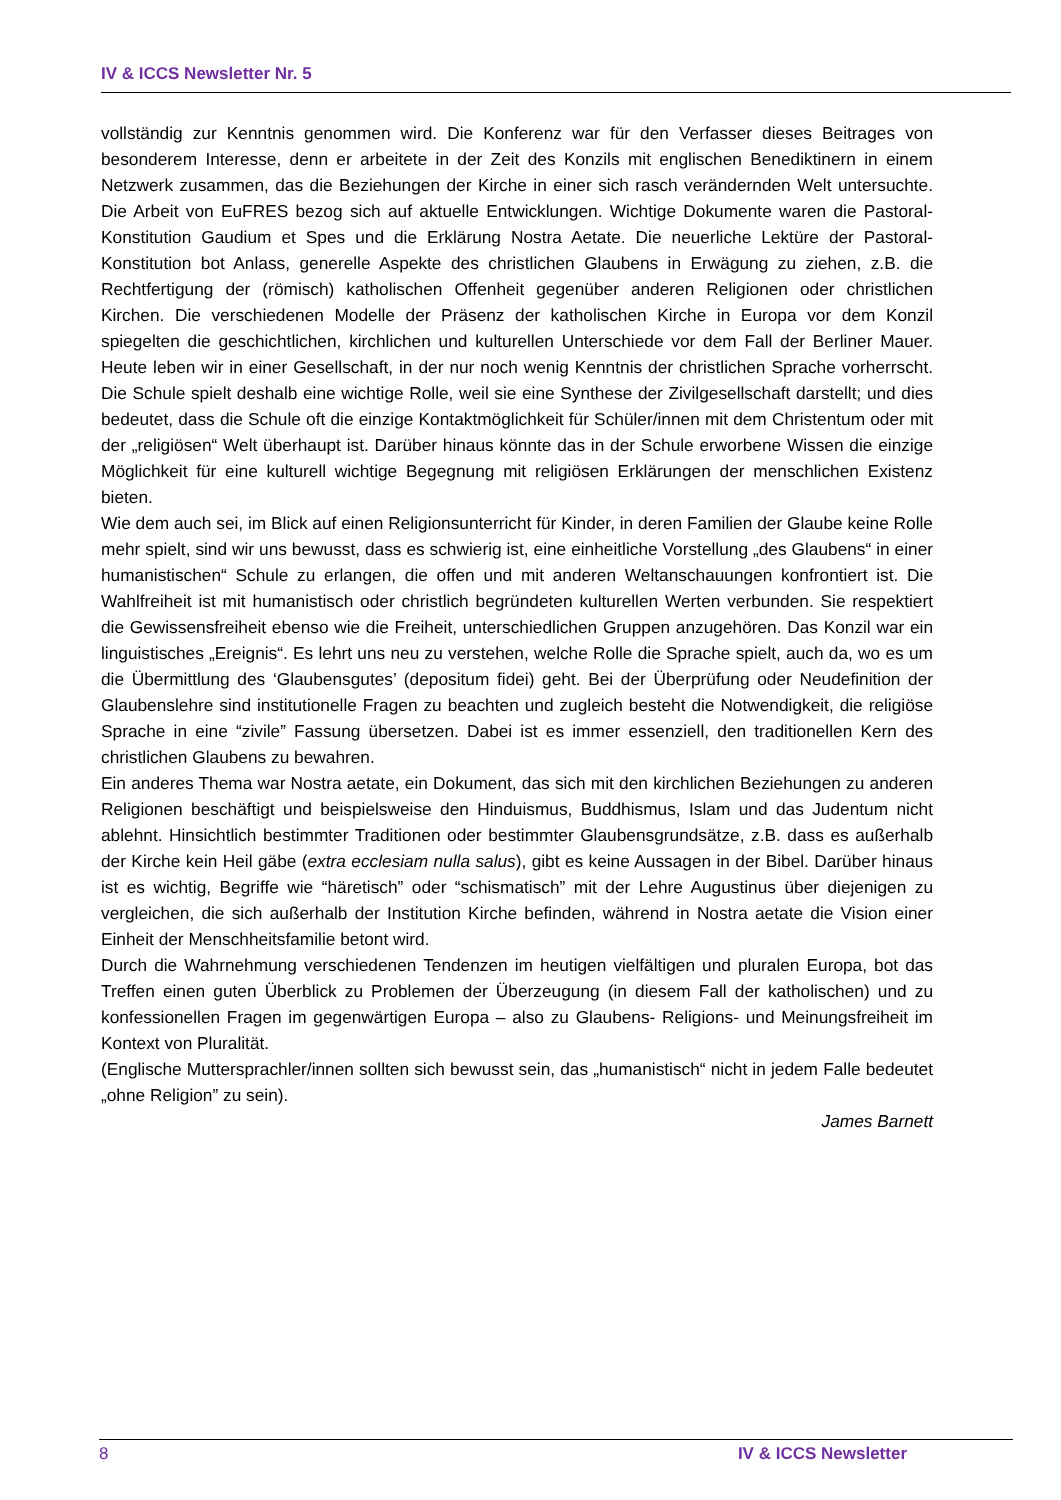IV & ICCS Newsletter Nr. 5
vollständig zur Kenntnis genommen wird. Die Konferenz war für den Verfasser dieses Beitrages von besonderem Interesse, denn er arbeitete in der Zeit des Konzils mit englischen Benediktinern in einem Netzwerk zusammen, das die Beziehungen der Kirche in einer sich rasch verändernden Welt untersuchte. Die Arbeit von EuFRES bezog sich auf aktuelle Entwicklungen. Wichtige Dokumente waren die Pastoral-Konstitution Gaudium et Spes und die Erklärung Nostra Aetate. Die neuerliche Lektüre der Pastoral-Konstitution bot Anlass, generelle Aspekte des christlichen Glaubens in Erwägung zu ziehen, z.B. die Rechtfertigung der (römisch) katholischen Offenheit gegenüber anderen Religionen oder christlichen Kirchen. Die verschiedenen Modelle der Präsenz der katholischen Kirche in Europa vor dem Konzil spiegelten die geschichtlichen, kirchlichen und kulturellen Unterschiede vor dem Fall der Berliner Mauer. Heute leben wir in einer Gesellschaft, in der nur noch wenig Kenntnis der christlichen Sprache vorherrscht. Die Schule spielt deshalb eine wichtige Rolle, weil sie eine Synthese der Zivilgesellschaft darstellt; und dies bedeutet, dass die Schule oft die einzige Kontaktmöglichkeit für Schüler/innen mit dem Christentum oder mit der „religiösen“ Welt überhaupt ist. Darüber hinaus könnte das in der Schule erworbene Wissen die einzige Möglichkeit für eine kulturell wichtige Begegnung mit religiösen Erklärungen der menschlichen Existenz bieten.
Wie dem auch sei, im Blick auf einen Religionsunterricht für Kinder, in deren Familien der Glaube keine Rolle mehr spielt, sind wir uns bewusst, dass es schwierig ist, eine einheitliche Vorstellung „des Glaubens“ in einer humanistischen“ Schule zu erlangen, die offen und mit anderen Weltanschauungen konfrontiert ist. Die Wahlfreiheit ist mit humanistisch oder christlich begründeten kulturellen Werten verbunden. Sie respektiert die Gewissensfreiheit ebenso wie die Freiheit, unterschiedlichen Gruppen anzugehören. Das Konzil war ein linguistisches „Ereignis“. Es lehrt uns neu zu verstehen, welche Rolle die Sprache spielt, auch da, wo es um die Übermittlung des ‘Glaubensgutes’ (depositum fidei) geht. Bei der Überprüfung oder Neudefinition der Glaubenslehre sind institutionelle Fragen zu beachten und zugleich besteht die Notwendigkeit, die religiöse Sprache in eine “zivile” Fassung übersetzen. Dabei ist es immer essenziell, den traditionellen Kern des christlichen Glaubens zu bewahren.
Ein anderes Thema war Nostra aetate, ein Dokument, das sich mit den kirchlichen Beziehungen zu anderen Religionen beschäftigt und beispielsweise den Hinduismus, Buddhismus, Islam und das Judentum nicht ablehnt. Hinsichtlich bestimmter Traditionen oder bestimmter Glaubensgrundsätze, z.B. dass es außerhalb der Kirche kein Heil gäbe (extra ecclesiam nulla salus), gibt es keine Aussagen in der Bibel. Darüber hinaus ist es wichtig, Begriffe wie “häretisch” oder “schismatisch” mit der Lehre Augustinus über diejenigen zu vergleichen, die sich außerhalb der Institution Kirche befinden, während in Nostra aetate die Vision einer Einheit der Menschheitsfamilie betont wird.
Durch die Wahrnehmung verschiedenen Tendenzen im heutigen vielfältigen und pluralen Europa, bot das Treffen einen guten Überblick zu Problemen der Überzeugung (in diesem Fall der katholischen) und zu konfessionellen Fragen im gegenwärtigen Europa – also zu Glaubens- Religions- und Meinungsfreiheit im Kontext von Pluralität.
(Englische Muttersprachler/innen sollten sich bewusst sein, das „humanistisch“ nicht in jedem Falle bedeutet „ohne Religion” zu sein).
James Barnett
8 IV & ICCS Newsletter